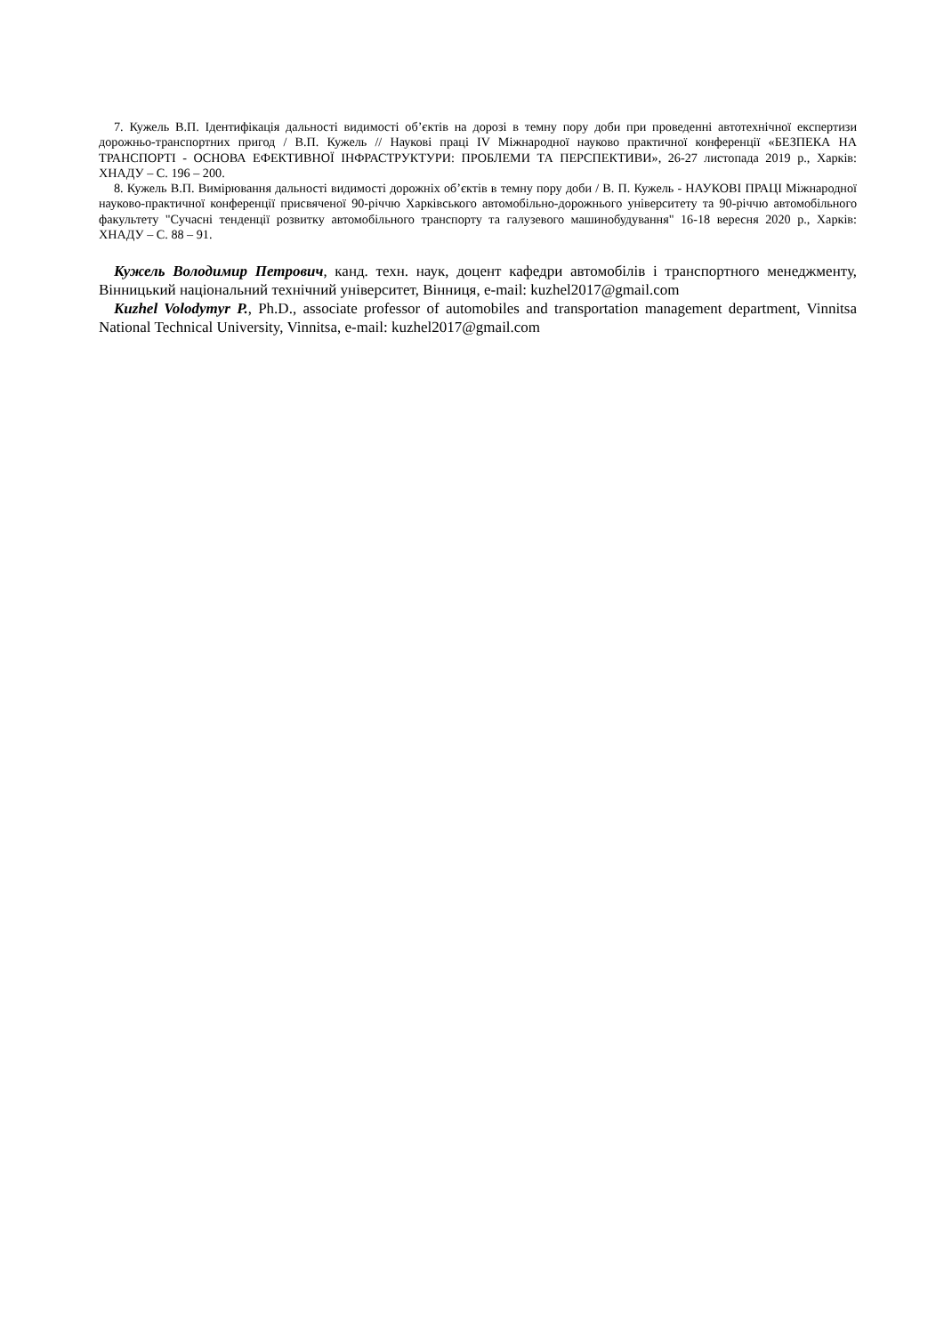7. Кужель В.П. Ідентифікація дальності видимості об’єктів на дорозі в темну пору доби при проведенні автотехнічної експертизи дорожньо-транспортних пригод / В.П. Кужель // Наукові праці IV Міжнародної науково практичної конференції «БЕЗПЕКА НА ТРАНСПОРТІ - ОСНОВА ЕФЕКТИВНОЇ ІНФРАСТРУКТУРИ: ПРОБЛЕМИ ТА ПЕРСПЕКТИВИ», 26-27 листопада 2019 р., Харків: ХНАДУ – С. 196 – 200.
8. Кужель В.П. Вимірювання дальності видимості дорожніх об’єктів в темну пору доби / В. П. Кужель - НАУКОВІ ПРАЦІ Міжнародної науково-практичної конференції присвяченої 90-річчю Харківського автомобільно-дорожнього університету та 90-річчю автомобільного факультету "Сучасні тенденції розвитку автомобільного транспорту та галузевого машинобудування" 16-18 вересня 2020 р., Харків: ХНАДУ – С. 88 – 91.
Кужель Володимир Петрович, канд. техн. наук, доцент кафедри автомобілів і транспортного менеджменту, Вінницький національний технічний університет, Вінниця, e-mail: kuzhel2017@gmail.com
Kuzhel Volodymyr P., Ph.D., associate professor of automobiles and transportation management department, Vinnitsa National Technical University, Vinnitsa, e-mail: kuzhel2017@gmail.com